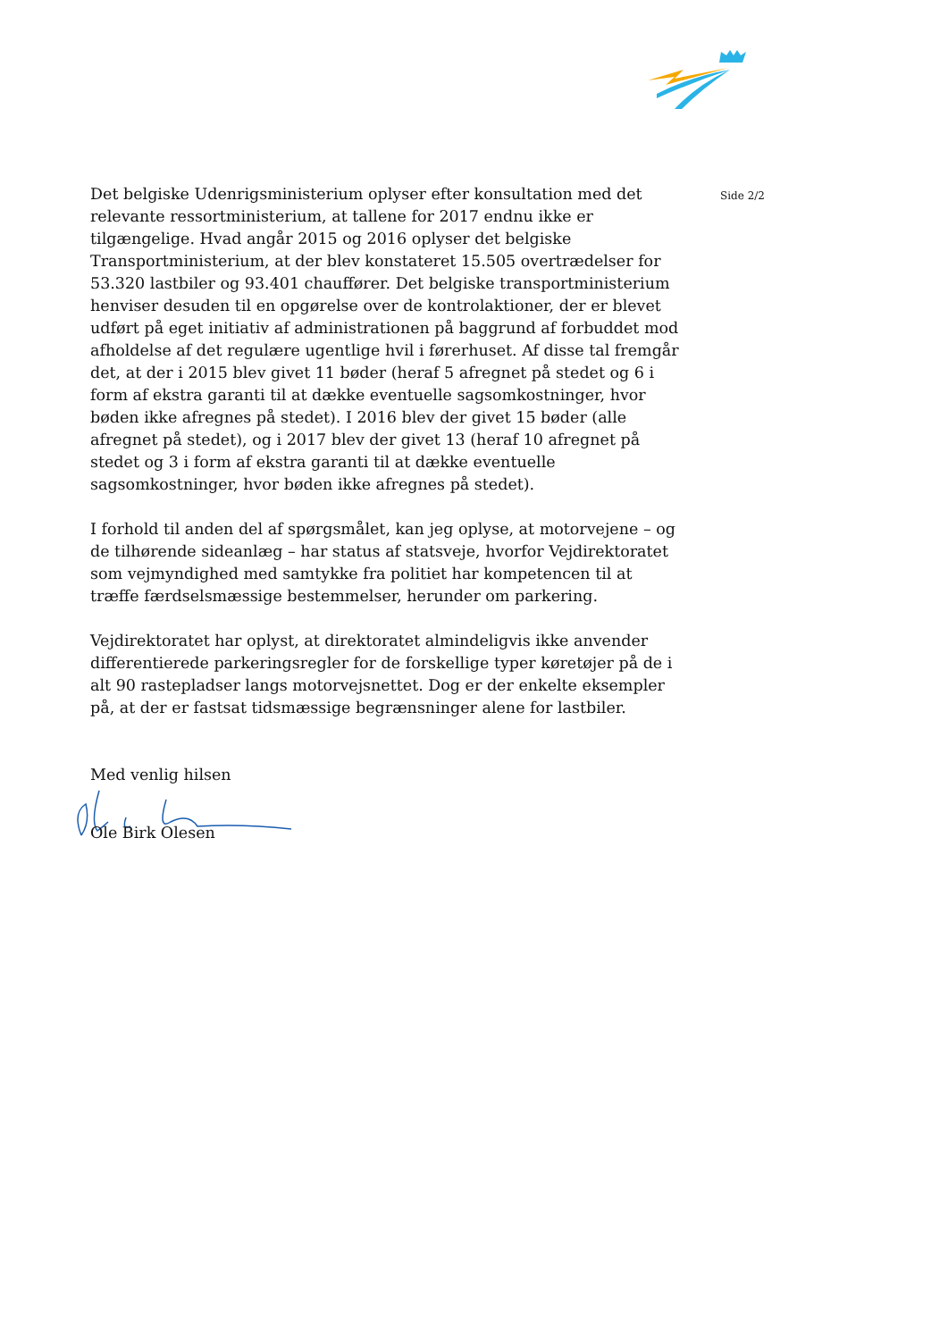Det belgiske Udenrigsministerium oplyser efter konsultation med det relevante ressortministerium, at tallene for 2017 endnu ikke er tilgængelige. Hvad angår 2015 og 2016 oplyser det belgiske Transportministerium, at der blev konstateret 15.505 overtrædelser for 53.320 lastbiler og 93.401 chauffører. Det belgiske transportministerium henviser desuden til en opgørelse over de kontrolaktioner, der er blevet udført på eget initiativ af administrationen på baggrund af forbuddet mod afholdelse af det regulære ugentlige hvil i førerhuset. Af disse tal fremgår det, at der i 2015 blev givet 11 bøder (heraf 5 afregnet på stedet og 6 i form af ekstra garanti til at dække eventuelle sagsomkostninger, hvor bøden ikke afregnes på stedet). I 2016 blev der givet 15 bøder (alle afregnet på stedet), og i 2017 blev der givet 13 (heraf 10 afregnet på stedet og 3 i form af ekstra garanti til at dække eventuelle sagsomkostninger, hvor bøden ikke afregnes på stedet).
I forhold til anden del af spørgsmålet, kan jeg oplyse, at motorvejene – og de tilhørende sideanlæg – har status af statsveje, hvorfor Vejdirektoratet som vejmyndighed med samtykke fra politiet har kompetencen til at træffe færdselsmæssige bestemmelser, herunder om parkering.
Vejdirektoratet har oplyst, at direktoratet almindeligvis ikke anvender differentierede parkeringsregler for de forskellige typer køretøjer på de i alt 90 rastepladser langs motorvejsnettet. Dog er der enkelte eksempler på, at der er fastsat tidsmæssige begrænsninger alene for lastbiler.
Med venlig hilsen
Ole Birk Olesen
Side 2/2